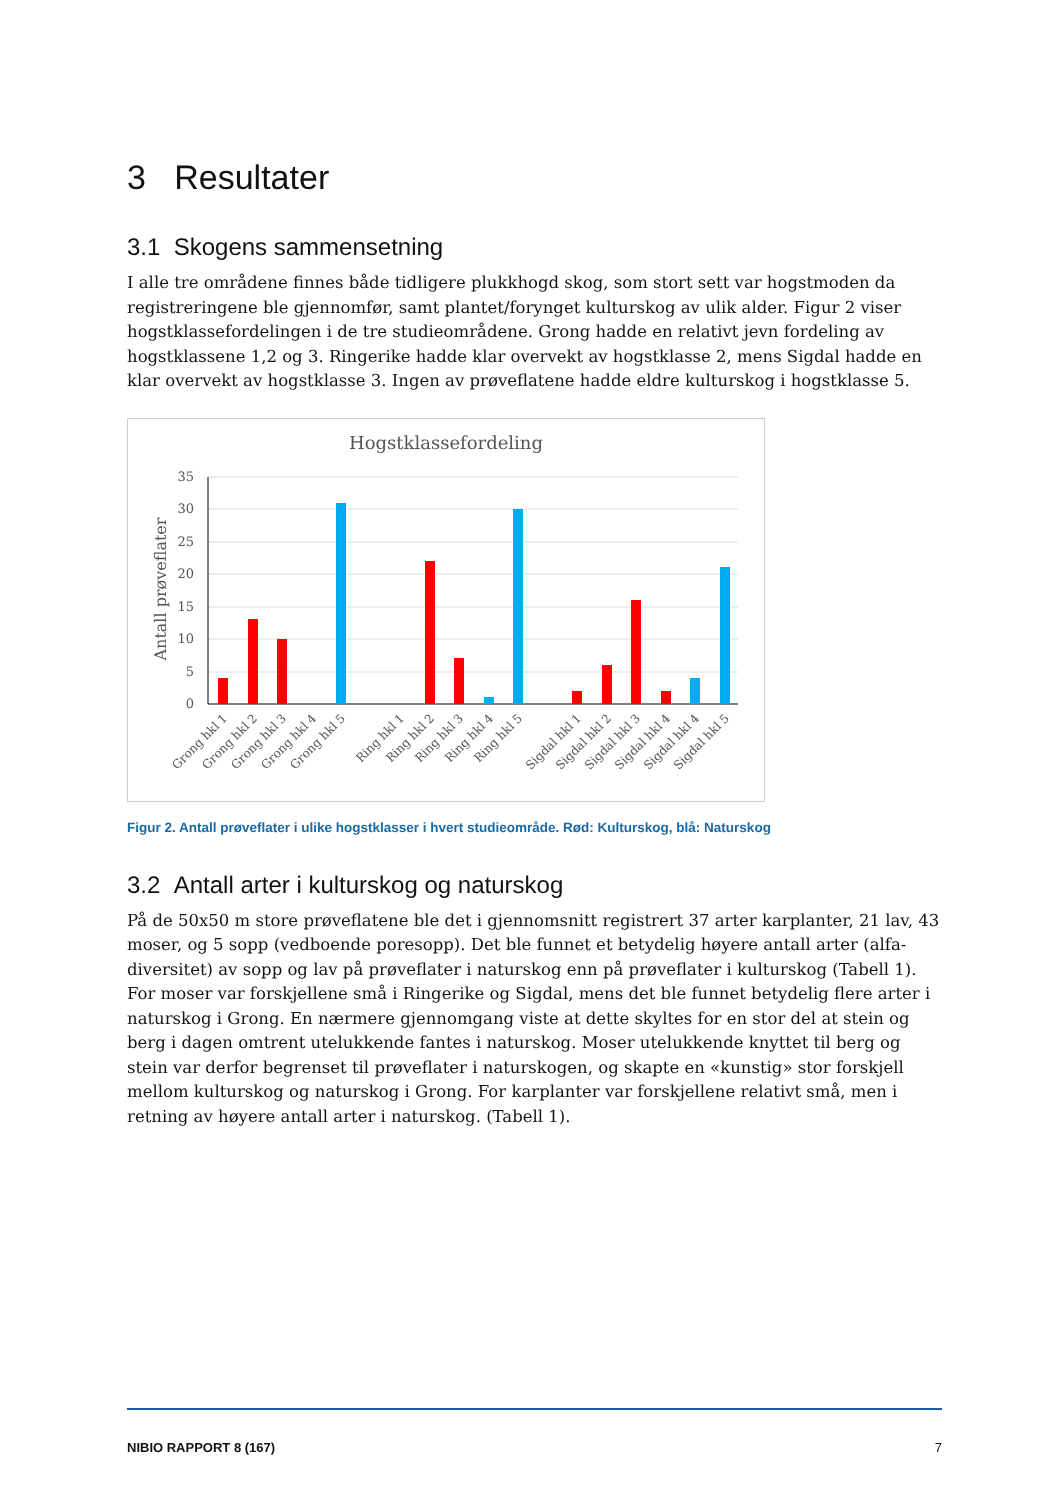3 Resultater
3.1 Skogens sammensetning
I alle tre områdene finnes både tidligere plukkhogd skog, som stort sett var hogstmoden da registreringene ble gjennomfør, samt plantet/forynget kulturskog av ulik alder. Figur 2 viser hogstklassefordelingen i de tre studieområdene. Grong hadde en relativt jevn fordeling av hogstklassene 1,2 og 3. Ringerike hadde klar overvekt av hogstklasse 2, mens Sigdal hadde en klar overvekt av hogstklasse 3. Ingen av prøveflatene hadde eldre kulturskog i hogstklasse 5.
Hogstklassefordeling
35
30
25
20
15
10
5
0
Antall prøveflater
Grong hkl 1
Grong hkl 2
Grong hkl 3
Grong hkl 4
Grong hkl 5
Ring hkl 1
Ring hkl 2
Ring hkl 3
Ring hkl 4
Ring hkl 5
Sigdal hkl 1
Sigdal hkl 2
Sigdal hkl 3
Sigdal hkl 4
Sigdal hkl 4
Sigdal hkl 5
Figur 2. Antall prøveflater i ulike hogstklasser i hvert studieområde. Rød: Kulturskog, blå: Naturskog
3.2 Antall arter i kulturskog og naturskog
På de 50x50 m store prøveflatene ble det i gjennomsnitt registrert 37 arter karplanter, 21 lav, 43 moser, og 5 sopp (vedboende poresopp). Det ble funnet et betydelig høyere antall arter (alfa-diversitet) av sopp og lav på prøveflater i naturskog enn på prøveflater i kulturskog (Tabell 1). For moser var forskjellene små i Ringerike og Sigdal, mens det ble funnet betydelig flere arter i naturskog i Grong. En nærmere gjennomgang viste at dette skyltes for en stor del at stein og berg i dagen omtrent utelukkende fantes i naturskog. Moser utelukkende knyttet til berg og stein var derfor begrenset til prøveflater i naturskogen, og skapte en «kunstig» stor forskjell mellom kulturskog og naturskog i Grong. For karplanter var forskjellene relativt små, men i retning av høyere antall arter i naturskog. (Tabell 1).
NIBIO RAPPORT 8 (167) 7